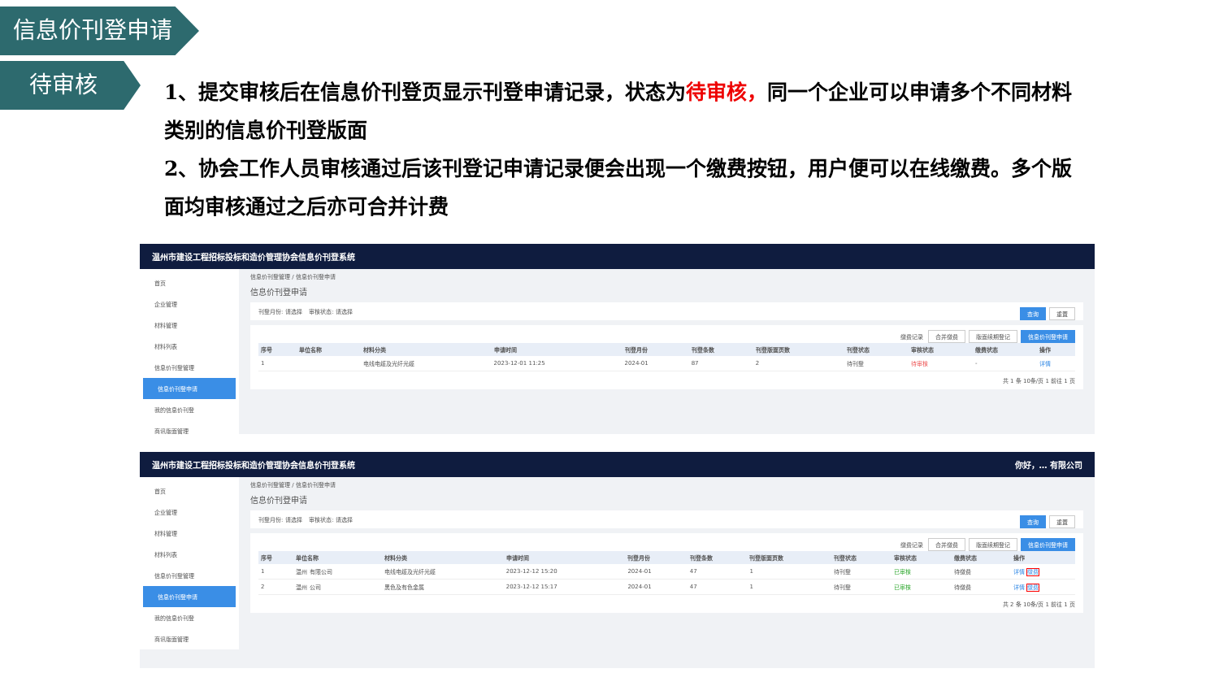信息价刊登申请
待审核
1、提交审核后在信息价刊登页显示刊登申请记录，状态为待审核，同一个企业可以申请多个不同材料类别的信息价刊登版面
2、协会工作人员审核通过后该刊登记申请记录便会出现一个缴费按钮，用户便可以在线缴费。多个版面均审核通过之后亦可合并计费
温州市建设工程招标投标和造价管理协会信息价刊登系统
首页
企业管理
材料管理
材料列表
信息价刊登管理
信息价刊登申请
我的信息价刊登
商讯版面管理
信息价刊登管理 / 信息价刊登申请
信息价刊登申请
刊登月份: 请选择 审核状态: 请选择 查询 重置
缴费记录 合并缴费 版面续期登记 信息价刊登申请
| 序号 | 单位名称 | 材料分类 | 申请时间 | 刊登月份 | 刊登条数 | 刊登版面页数 | 刊登状态 | 审核状态 | 缴费状态 | 操作 |
| --- | --- | --- | --- | --- | --- | --- | --- | --- | --- | --- |
| 1 | | 电线电缆及光纤光缆 | 2023-12-01 11:25 | 2024-01 | 87 | 2 | 待刊登 | 待审核 | - | 详情 |
共 1 条 10条/页 1 前往 1 页
温州市建设工程招标投标和造价管理协会信息价刊登系统 你好，… 有限公司
首页
企业管理
材料管理
材料列表
信息价刊登管理
信息价刊登申请
我的信息价刊登
商讯版面管理
信息价刊登管理 / 信息价刊登申请
信息价刊登申请
刊登月份: 请选择 审核状态: 请选择 查询 重置
缴费记录 合并缴费 版面续期登记 信息价刊登申请
| 序号 | 单位名称 | 材料分类 | 申请时间 | 刊登月份 | 刊登条数 | 刊登版面页数 | 刊登状态 | 审核状态 | 缴费状态 | 操作 |
| --- | --- | --- | --- | --- | --- | --- | --- | --- | --- | --- |
| 1 | 温州 有限公司 | 电线电缆及光纤光缆 | 2023-12-12 15:20 | 2024-01 | 47 | 1 | 待刊登 | 已审核 | 待缴费 | 详情 缴费 |
| 2 | 温州 公司 | 黑色及有色金属 | 2023-12-12 15:17 | 2024-01 | 47 | 1 | 待刊登 | 已审核 | 待缴费 | 详情 缴费 |
共 2 条 10条/页 1 前往 1 页